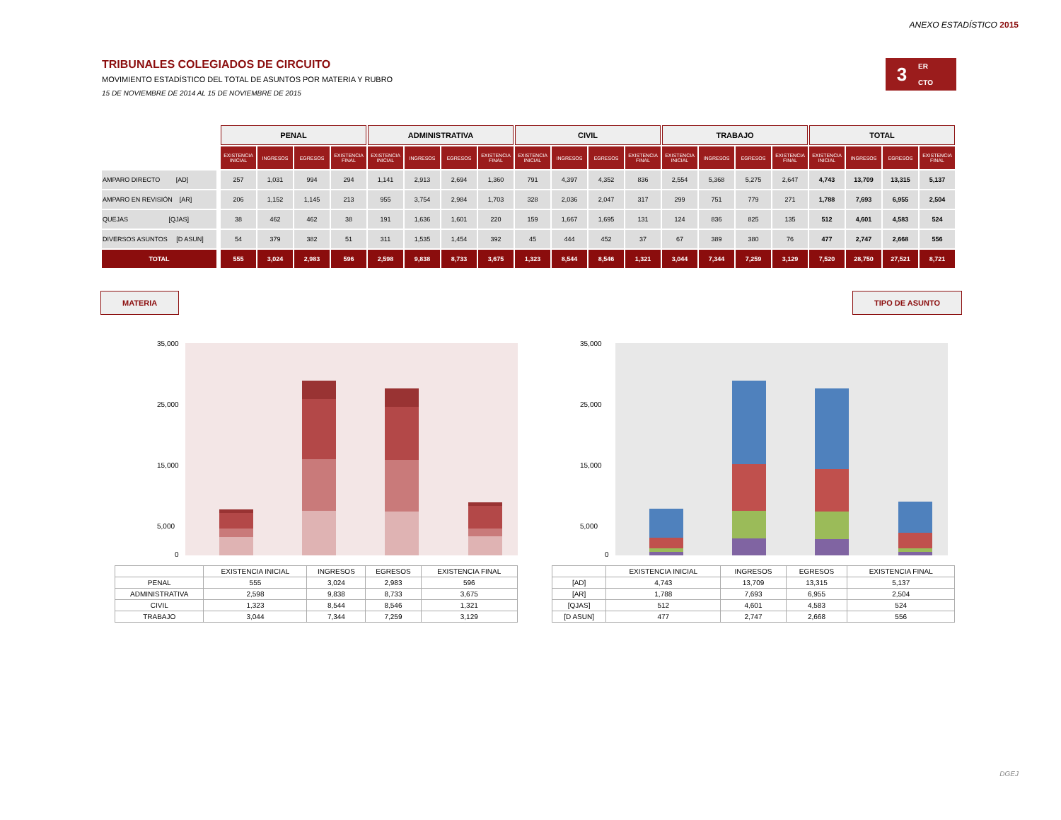ANEXO ESTADÍSTICO 2015
3
ER
CTO
TRIBUNALES COLEGIADOS DE CIRCUITO
MOVIMIENTO ESTADÍSTICO DEL TOTAL DE ASUNTOS POR MATERIA Y RUBRO
15 DE NOVIEMBRE DE 2014 AL 15 DE NOVIEMBRE DE 2015
| | | PENAL | | | | ADMINISTRATIVA | | | | CIVIL | | | | TRABAJO | | | | TOTAL | | | |
| --- | --- | --- | --- | --- | --- | --- | --- | --- | --- | --- | --- | --- | --- | --- | --- | --- | --- | --- | --- | --- | --- |
| | | EXISTENCIA INICIAL | INGRESOS | EGRESOS | EXISTENCIA FINAL | EXISTENCIA INICIAL | INGRESOS | EGRESOS | EXISTENCIA FINAL | EXISTENCIA INICIAL | INGRESOS | EGRESOS | EXISTENCIA FINAL | EXISTENCIA INICIAL | INGRESOS | EGRESOS | EXISTENCIA FINAL | EXISTENCIA INICIAL | INGRESOS | EGRESOS | EXISTENCIA FINAL |
| AMPARO DIRECTO [AD] | | 257 | 1,031 | 994 | 294 | 1,141 | 2,913 | 2,694 | 1,360 | 791 | 4,397 | 4,352 | 836 | 2,554 | 5,368 | 5,275 | 2,647 | 4,743 | 13,709 | 13,315 | 5,137 |
| AMPARO EN REVISIÓN [AR] | | 206 | 1,152 | 1,145 | 213 | 955 | 3,754 | 2,984 | 1,703 | 328 | 2,036 | 2,047 | 317 | 299 | 751 | 779 | 271 | 1,788 | 7,693 | 6,955 | 2,504 |
| QUEJAS [QJAS] | | 38 | 462 | 462 | 38 | 191 | 1,636 | 1,601 | 220 | 159 | 1,667 | 1,695 | 131 | 124 | 836 | 825 | 135 | 512 | 4,601 | 4,583 | 524 |
| DIVERSOS ASUNTOS [D ASUN] | | 54 | 379 | 382 | 51 | 311 | 1,535 | 1,454 | 392 | 45 | 444 | 452 | 37 | 67 | 389 | 380 | 76 | 477 | 2,747 | 2,668 | 556 |
| TOTAL | | 555 | 3,024 | 2,983 | 596 | 2,598 | 9,838 | 8,733 | 3,675 | 1,323 | 8,544 | 8,546 | 1,321 | 3,044 | 7,344 | 7,259 | 3,129 | 7,520 | 28,750 | 27,521 | 8,721 |
MATERIA TIPO DE ASUNTO
35,000
25,000
15,000
5,000
0
| | EXISTENCIA INICIAL | INGRESOS | EGRESOS | EXISTENCIA FINAL |
| PENAL | 555 | 3,024 | 2,983 | 596 |
| ADMINISTRATIVA | 2,598 | 9,838 | 8,733 | 3,675 |
| CIVIL | 1,323 | 8,544 | 8,546 | 1,321 |
| TRABAJO | 3,044 | 7,344 | 7,259 | 3,129 |
35,000
25,000
15,000
5,000
0
| | EXISTENCIA INICIAL | INGRESOS | EGRESOS | EXISTENCIA FINAL |
| [AD] | 4,743 | 13,709 | 13,315 | 5,137 |
| [AR] | 1,788 | 7,693 | 6,955 | 2,504 |
| [QJAS] | 512 | 4,601 | 4,583 | 524 |
| [D ASUN] | 477 | 2,747 | 2,668 | 556 |
DGEJ